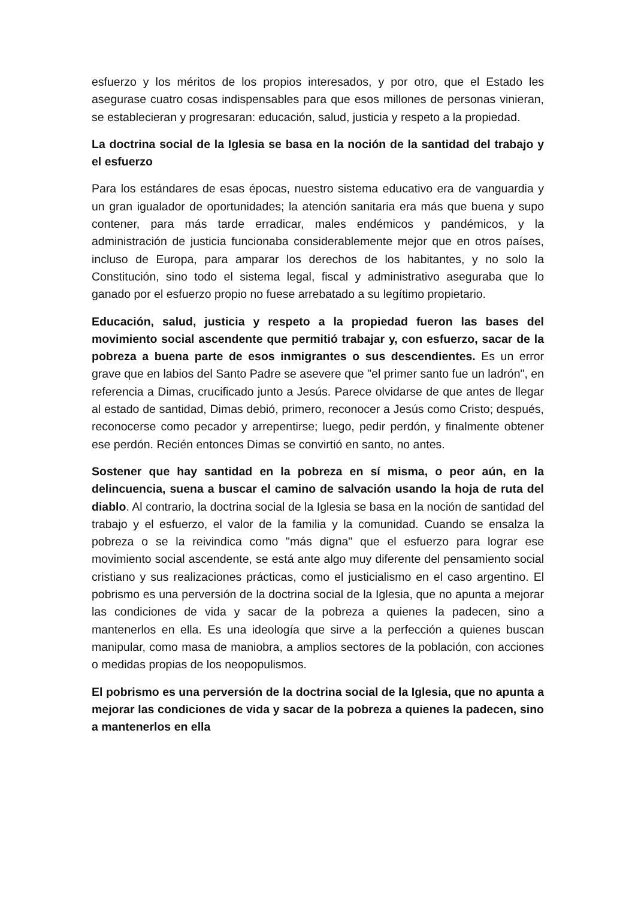esfuerzo y los méritos de los propios interesados, y por otro, que el Estado les asegurase cuatro cosas indispensables para que esos millones de personas vinieran, se establecieran y progresaran: educación, salud, justicia y respeto a la propiedad.
La doctrina social de la Iglesia se basa en la noción de la santidad del trabajo y el esfuerzo
Para los estándares de esas épocas, nuestro sistema educativo era de vanguardia y un gran igualador de oportunidades; la atención sanitaria era más que buena y supo contener, para más tarde erradicar, males endémicos y pandémicos, y la administración de justicia funcionaba considerablemente mejor que en otros países, incluso de Europa, para amparar los derechos de los habitantes, y no solo la Constitución, sino todo el sistema legal, fiscal y administrativo aseguraba que lo ganado por el esfuerzo propio no fuese arrebatado a su legítimo propietario.
Educación, salud, justicia y respeto a la propiedad fueron las bases del movimiento social ascendente que permitió trabajar y, con esfuerzo, sacar de la pobreza a buena parte de esos inmigrantes o sus descendientes. Es un error grave que en labios del Santo Padre se asevere que "el primer santo fue un ladrón", en referencia a Dimas, crucificado junto a Jesús. Parece olvidarse de que antes de llegar al estado de santidad, Dimas debió, primero, reconocer a Jesús como Cristo; después, reconocerse como pecador y arrepentirse; luego, pedir perdón, y finalmente obtener ese perdón. Recién entonces Dimas se convirtió en santo, no antes.
Sostener que hay santidad en la pobreza en sí misma, o peor aún, en la delincuencia, suena a buscar el camino de salvación usando la hoja de ruta del diablo. Al contrario, la doctrina social de la Iglesia se basa en la noción de santidad del trabajo y el esfuerzo, el valor de la familia y la comunidad. Cuando se ensalza la pobreza o se la reivindica como "más digna" que el esfuerzo para lograr ese movimiento social ascendente, se está ante algo muy diferente del pensamiento social cristiano y sus realizaciones prácticas, como el justicialismo en el caso argentino. El pobrismo es una perversión de la doctrina social de la Iglesia, que no apunta a mejorar las condiciones de vida y sacar de la pobreza a quienes la padecen, sino a mantenerlos en ella. Es una ideología que sirve a la perfección a quienes buscan manipular, como masa de maniobra, a amplios sectores de la población, con acciones o medidas propias de los neopopulismos.
El pobrismo es una perversión de la doctrina social de la Iglesia, que no apunta a mejorar las condiciones de vida y sacar de la pobreza a quienes la padecen, sino a mantenerlos en ella